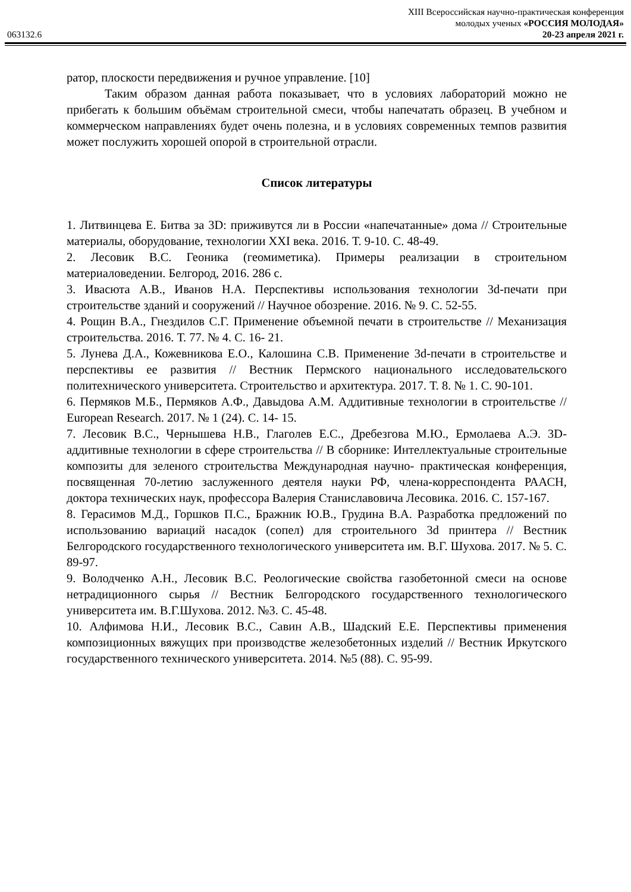XIII Всероссийская научно-практическая конференция
молодых ученых «РОССИЯ МОЛОДАЯ»
063132.6 20-23 апреля 2021 г.
ратор, плоскости передвижения и ручное управление. [10]
Таким образом данная работа показывает, что в условиях лабораторий можно не прибегать к большим объёмам строительной смеси, чтобы напечатать образец. В учебном и коммерческом направлениях будет очень полезна, и в условиях современных темпов развития может послужить хорошей опорой в строительной отрасли.
Список литературы
1. Литвинцева Е. Битва за 3D: приживутся ли в России «напечатанные» дома // Строительные материалы, оборудование, технологии XXI века. 2016. Т. 9-10. С. 48-49.
2. Лесовик В.С. Геоника (геомиметика). Примеры реализации в строительном материаловедении. Белгород, 2016. 286 с.
3. Ивасюта А.В., Иванов Н.А. Перспективы использования технологии 3d-печати при строительстве зданий и сооружений // Научное обозрение. 2016. № 9. С. 52-55.
4. Рощин В.А., Гнездилов С.Г. Применение объемной печати в строительстве // Механизация строительства. 2016. Т. 77. № 4. С. 16- 21.
5. Лунева Д.А., Кожевникова Е.О., Калошина С.В. Применение 3d-печати в строительстве и перспективы ее развития // Вестник Пермского национального исследовательского политехнического университета. Строительство и архитектура. 2017. Т. 8. № 1. С. 90-101.
6. Пермяков М.Б., Пермяков А.Ф., Давыдова А.М. Аддитивные технологии в строительстве // European Research. 2017. № 1 (24). С. 14- 15.
7. Лесовик В.С., Чернышева Н.В., Глаголев Е.С., Дребезгова М.Ю., Ермолаева А.Э. 3D-аддитивные технологии в сфере строительства // В сборнике: Интеллектуальные строительные композиты для зеленого строительства Международная научно- практическая конференция, посвященная 70-летию заслуженного деятеля науки РФ, члена-корреспондента РААСН, доктора технических наук, профессора Валерия Станиславовича Лесовика. 2016. С. 157-167.
8. Герасимов М.Д., Горшков П.С., Бражник Ю.В., Грудина В.А. Разработка предложений по использованию вариаций насадок (сопел) для строительного 3d принтера // Вестник Белгородского государственного технологического университета им. В.Г. Шухова. 2017. № 5. С. 89-97.
9. Володченко А.Н., Лесовик В.С. Реологические свойства газобетонной смеси на основе нетрадиционного сырья // Вестник Белгородского государственного технологического университета им. В.Г.Шухова. 2012. №3. С. 45-48.
10. Алфимова Н.И., Лесовик В.С., Савин А.В., Шадский Е.Е. Перспективы применения композиционных вяжущих при производстве железобетонных изделий // Вестник Иркутского государственного технического университета. 2014. №5 (88). С. 95-99.